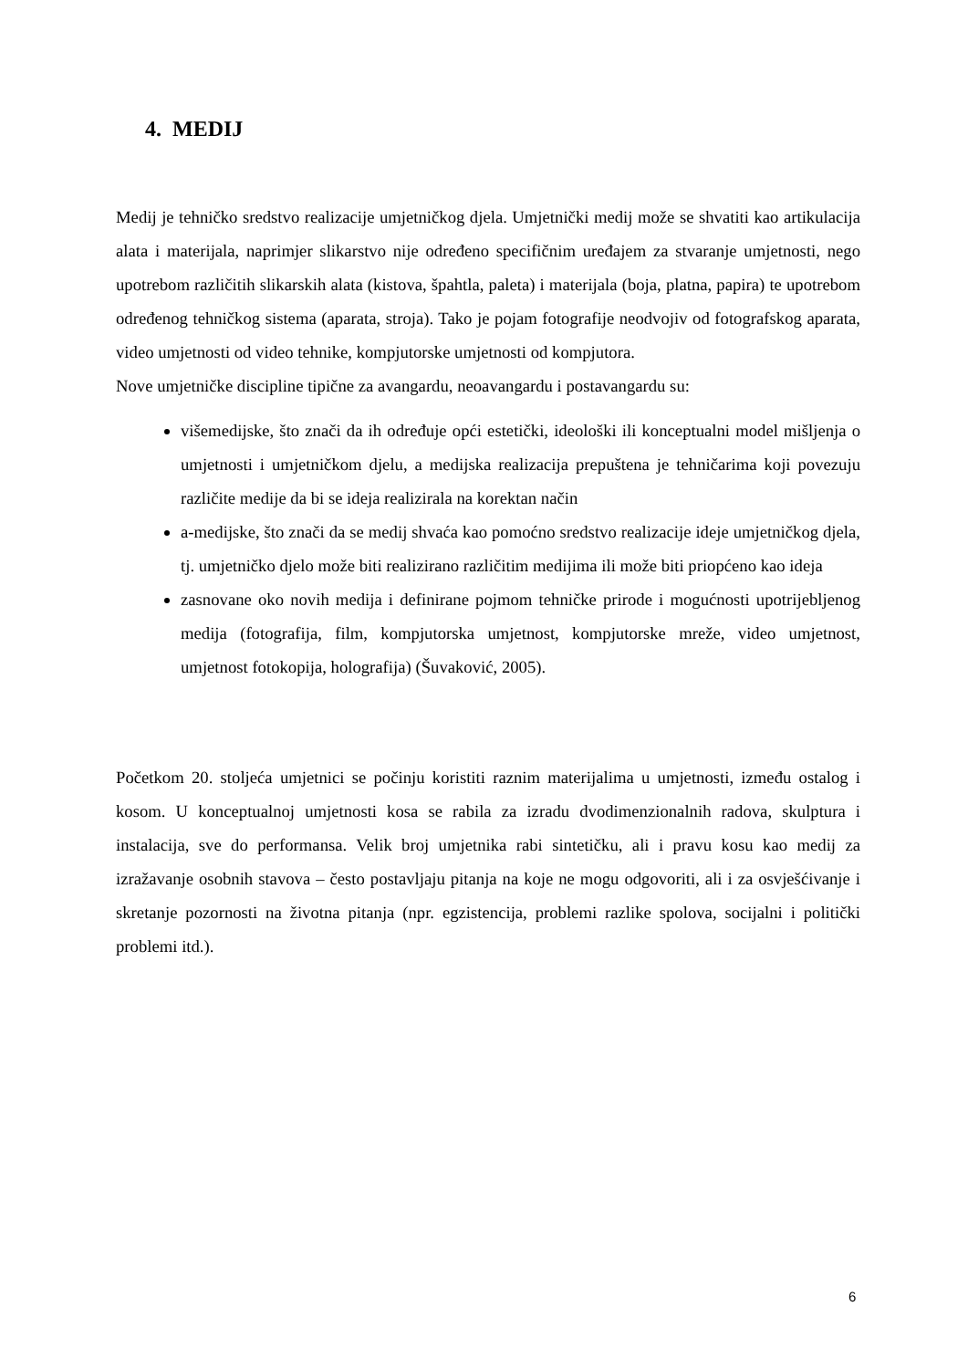4. MEDIJ
Medij je tehničko sredstvo realizacije umjetničkog djela. Umjetnički medij može se shvatiti kao artikulacija alata i materijala, naprimjer slikarstvo nije određeno specifičnim uređajem za stvaranje umjetnosti, nego upotrebom različitih slikarskih alata (kistova, špahtla, paleta) i materijala (boja, platna, papira) te upotrebom određenog tehničkog sistema (aparata, stroja). Tako je pojam fotografije neodvojiv od fotografskog aparata, video umjetnosti od video tehnike, kompjutorske umjetnosti od kompjutora.
Nove umjetničke discipline tipične za avangardu, neoavangardu i postavangardu su:
višemedijske, što znači da ih određuje opći estetički, ideološki ili konceptualni model mišljenja o umjetnosti i umjetničkom djelu, a medijska realizacija prepuštena je tehničarima koji povezuju različite medije da bi se ideja realizirala na korektan način
a-medijske, što znači da se medij shvaća kao pomoćno sredstvo realizacije ideje umjetničkog djela, tj. umjetničko djelo može biti realizirano različitim medijima ili može biti priopćeno kao ideja
zasnovane oko novih medija i definirane pojmom tehničke prirode i mogućnosti upotrijebljenog medija (fotografija, film, kompjutorska umjetnost, kompjutorske mreže, video umjetnost, umjetnost fotokopija, holografija) (Šuvaković, 2005).
Početkom 20. stoljeća umjetnici se počinju koristiti raznim materijalima u umjetnosti, između ostalog i kosom. U konceptualnoj umjetnosti kosa se rabila za izradu dvodimenzionalnih radova, skulptura i instalacija, sve do performansa. Velik broj umjetnika rabi sintetičku, ali i pravu kosu kao medij za izražavanje osobnih stavova – često postavljaju pitanja na koje ne mogu odgovoriti, ali i za osvješćivanje i skretanje pozornosti na životna pitanja (npr. egzistencija, problemi razlike spolova, socijalni i politički problemi itd.).
6